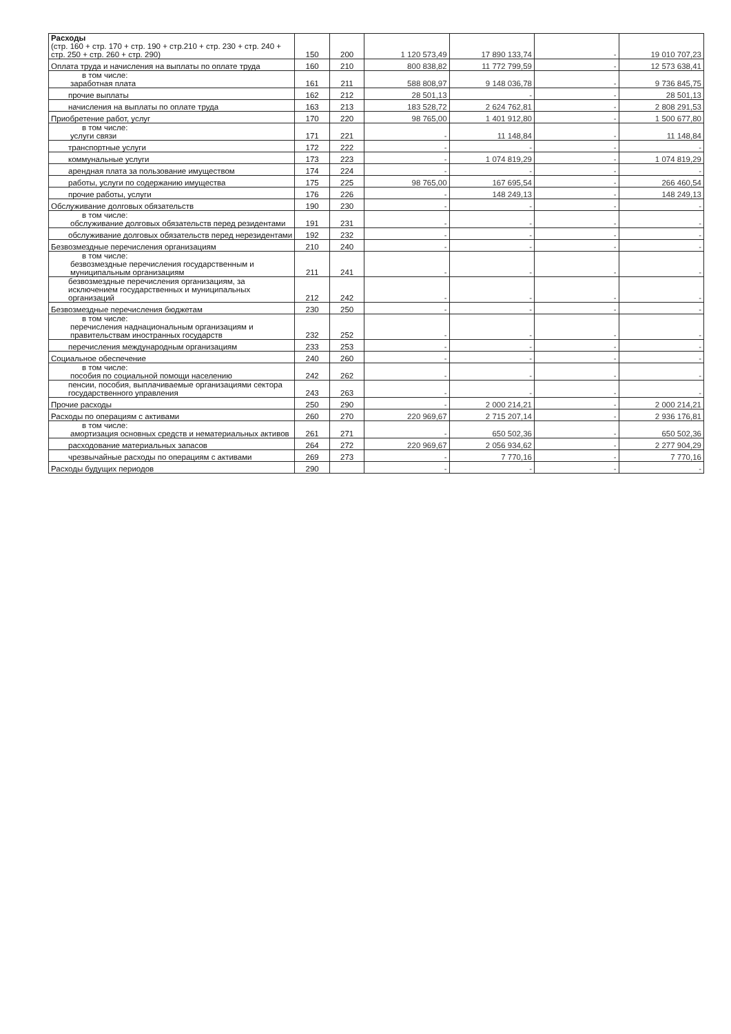| Расходы (стр. 160 + стр. 170 + стр. 190 + стр.210 + стр. 230 + стр. 240 + стр. 250 + стр. 260 + стр. 290) | 150 | 200 | 1 120 573,49 | 17 890 133,74 | - | 19 010 707,23 |
| Оплата труда и начисления на выплаты по оплате труда | 160 | 210 | 800 838,82 | 11 772 799,59 | - | 12 573 638,41 |
| в том числе: заработная плата | 161 | 211 | 588 808,97 | 9 148 036,78 | - | 9 736 845,75 |
| прочие выплаты | 162 | 212 | 28 501,13 | - | - | 28 501,13 |
| начисления на выплаты по оплате труда | 163 | 213 | 183 528,72 | 2 624 762,81 | - | 2 808 291,53 |
| Приобретение работ, услуг | 170 | 220 | 98 765,00 | 1 401 912,80 | - | 1 500 677,80 |
| в том числе: услуги связи | 171 | 221 | - | 11 148,84 | - | 11 148,84 |
| транспортные услуги | 172 | 222 | - | - | - | - |
| коммунальные услуги | 173 | 223 | - | 1 074 819,29 | - | 1 074 819,29 |
| арендная плата за пользование имуществом | 174 | 224 | - | - | - | - |
| работы, услуги по содержанию имущества | 175 | 225 | 98 765,00 | 167 695,54 | - | 266 460,54 |
| прочие работы, услуги | 176 | 226 | - | 148 249,13 | - | 148 249,13 |
| Обслуживание долговых обязательств | 190 | 230 | - | - | - | - |
| в том числе: обслуживание долговых обязательств перед резидентами | 191 | 231 | - | - | - | - |
| обслуживание долговых обязательств перед нерезидентами | 192 | 232 | - | - | - | - |
| Безвозмездные перечисления организациям | 210 | 240 | - | - | - | - |
| в том числе: безвозмездные перечисления государственным и муниципальным организациям | 211 | 241 | - | - | - | - |
| безвозмездные перечисления организациям, за исключением государственных и муниципальных организаций | 212 | 242 | - | - | - | - |
| Безвозмездные перечисления бюджетам | 230 | 250 | - | - | - | - |
| в том числе: перечисления наднациональным организациям и правительствам иностранных государств | 232 | 252 | - | - | - | - |
| перечисления международным организациям | 233 | 253 | - | - | - | - |
| Социальное обеспечение | 240 | 260 | - | - | - | - |
| в том числе: пособия по социальной помощи населению | 242 | 262 | - | - | - | - |
| пенсии, пособия, выплачиваемые организациями сектора государственного управления | 243 | 263 | - | - | - | - |
| Прочие расходы | 250 | 290 | - | 2 000 214,21 | - | 2 000 214,21 |
| Расходы по операциям с активами | 260 | 270 | 220 969,67 | 2 715 207,14 | - | 2 936 176,81 |
| в том числе: амортизация основных средств и нематериальных активов | 261 | 271 | - | 650 502,36 | - | 650 502,36 |
| расходование материальных запасов | 264 | 272 | 220 969,67 | 2 056 934,62 | - | 2 277 904,29 |
| чрезвычайные расходы по операциям с активами | 269 | 273 | - | 7 770,16 | - | 7 770,16 |
| Расходы будущих периодов | 290 | | - | - | - | - |